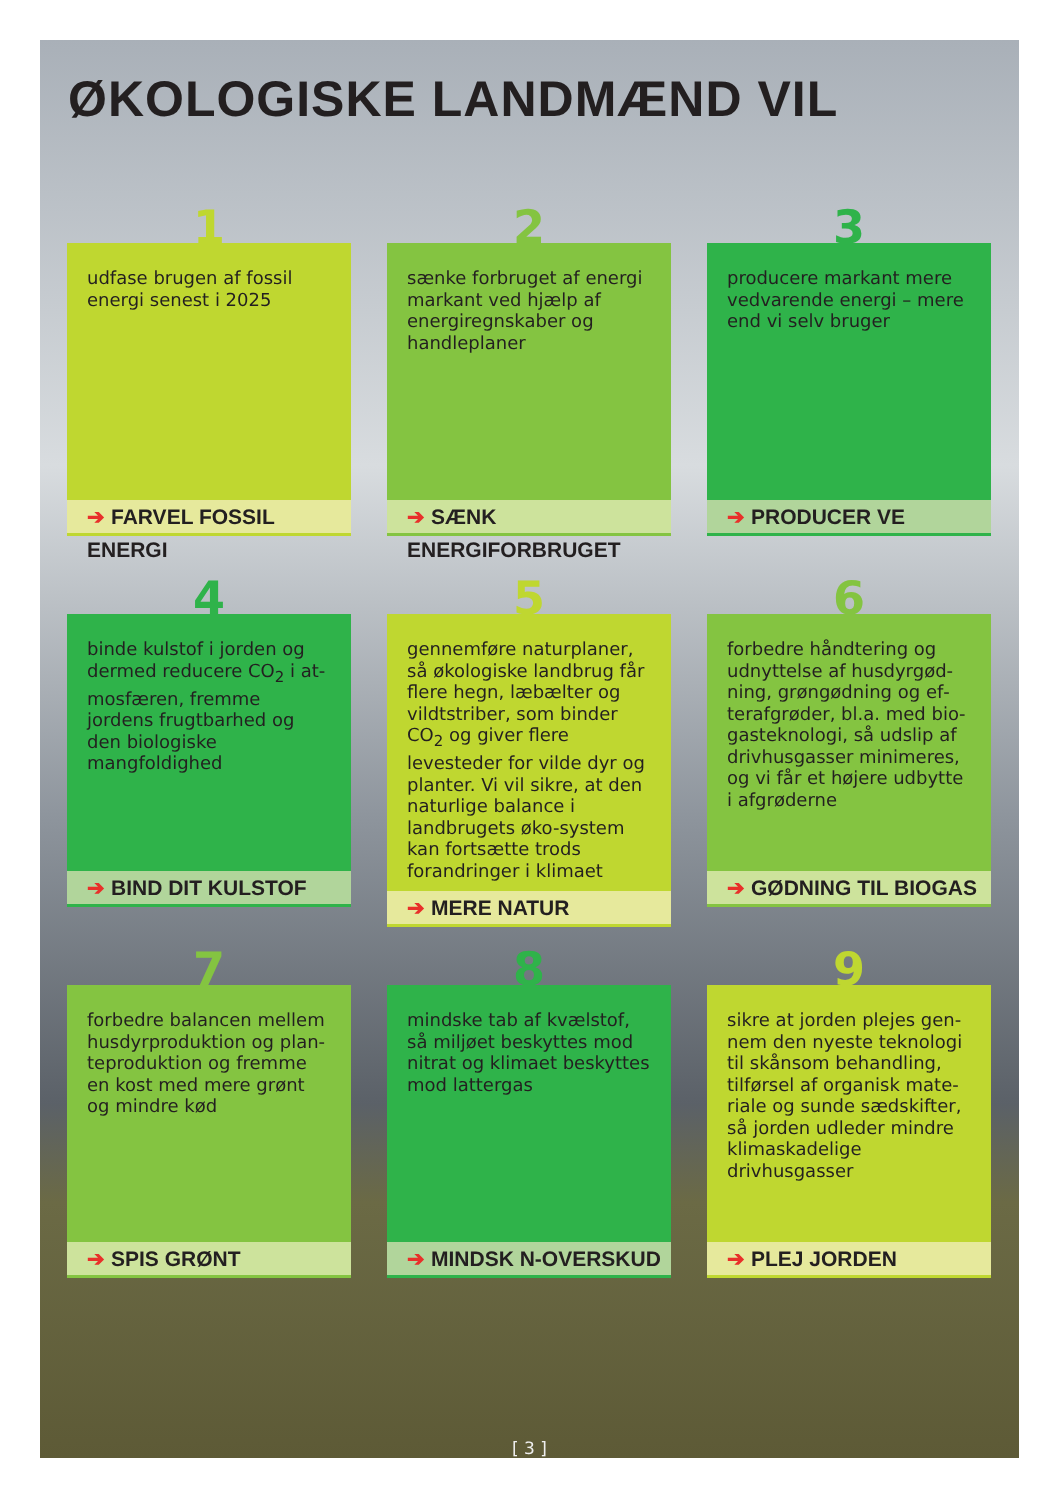ØKOLOGISKE LANDMÆND VIL
1
udfase brugen af fossil energi senest i 2025
➔ FARVEL FOSSIL ENERGI
2
sænke forbruget af energi markant ved hjælp af ener­giregnskaber og handle­planer
➔ SÆNK ENERGIFORBRUGET
3
producere markant mere vedvarende energi – mere end vi selv bruger
➔ PRODUCER VE
4
binde kulstof i jorden og dermed reducere CO<sub>2</sub> i at­mosfæren, fremme jordens frugtbarhed og den biolo­giske mangfoldighed
➔ BIND DIT KULSTOF
5
gennemføre naturplaner, så økologiske landbrug får fle­re hegn, læbælter og vildt­striber, som binder CO<sub>2</sub> og giver flere levesteder for vilde dyr og planter. Vi vil sikre, at den naturlige ba­lance i landbrugets øko-sy­stem kan fortsætte trods forandringer i klimaet
➔ MERE NATUR
6
forbedre håndtering og udnyttelse af husdyrgød­ning, grøngødning og ef­terafgrøder, bl.a. med bio­gasteknologi, så udslip af drivhusgasser minimeres, og vi får et højere udbytte i afgrøderne
➔ GØDNING TIL BIOGAS
7
forbedre balancen mellem husdyrproduktion og plan­teproduktion og fremme en kost med mere grønt og mindre kød
➔ SPIS GRØNT
8
mindske tab af kvælstof, så miljøet beskyttes mod nitrat og klimaet beskyttes mod lattergas
➔ MINDSK N-OVERSKUD
9
sikre at jorden plejes gen­nem den nyeste teknologi til skånsom behandling, tilførsel af organisk mate­riale og sunde sædskifter, så jorden udleder mindre klimaskadelige drivhusgas­ser
➔ PLEJ JORDEN
[ 3 ]